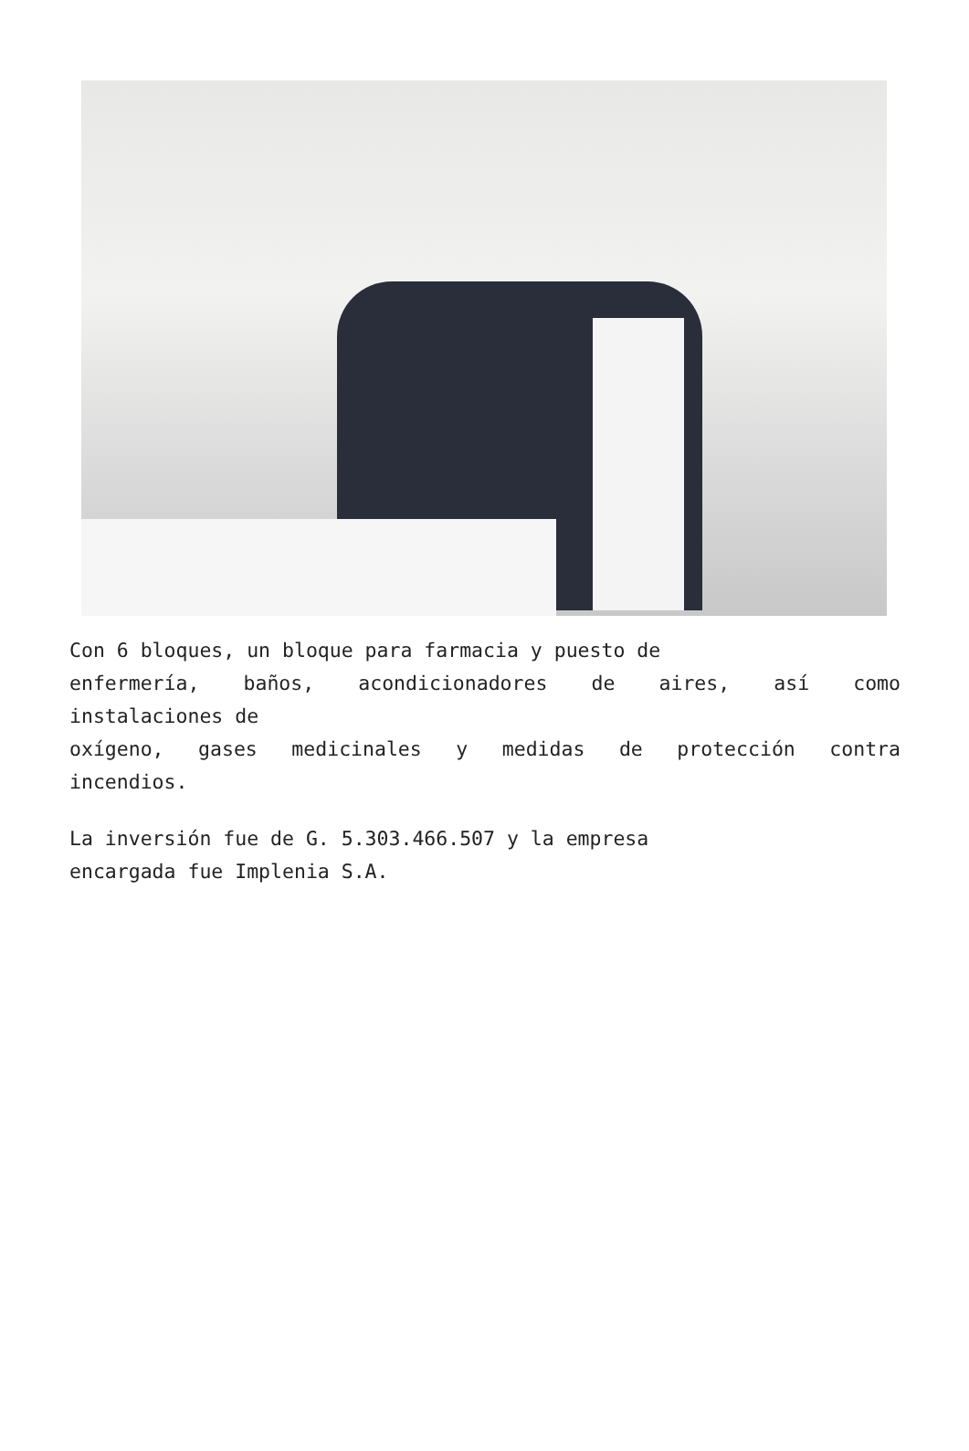Con 6 bloques, un bloque para farmacia y puesto de
enfermería, baños, acondicionadores de aires, así como
instalaciones de
oxígeno, gases medicinales y medidas de protección contra
incendios.
La inversión fue de G. 5.303.466.507 y la empresa
encargada fue Implenia S.A.